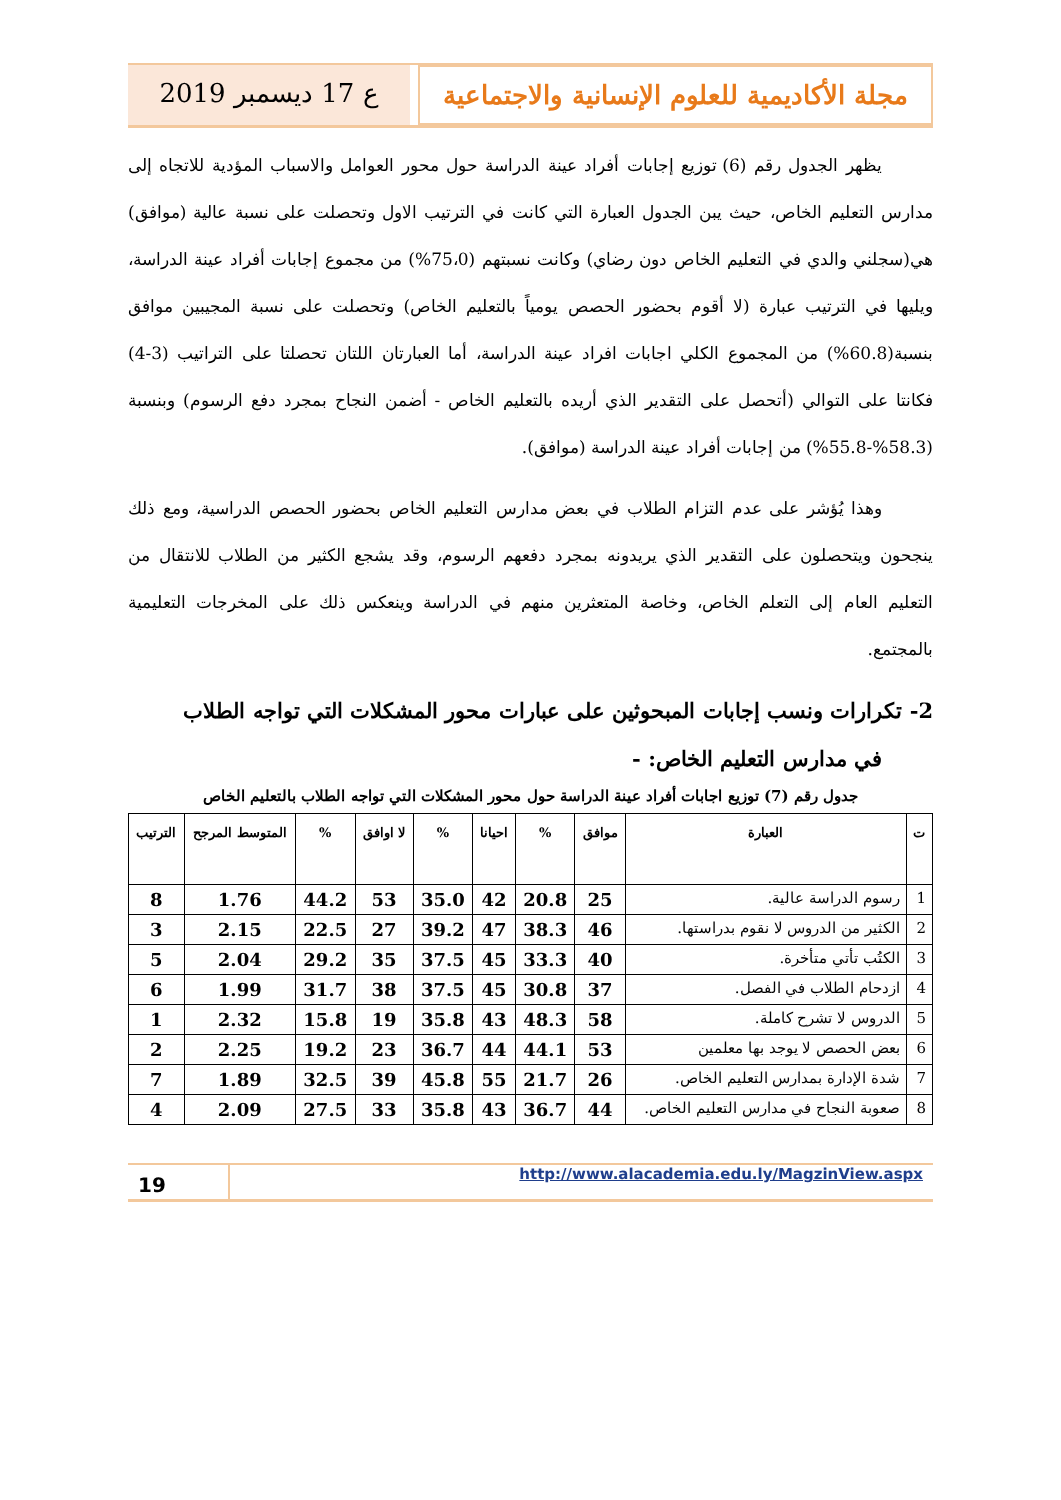مجلة الأكاديمية للعلوم الإنسانية والاجتماعية
ع 17 ديسمبر 2019
يظهر الجدول رقم (6) توزيع إجابات أفراد عينة الدراسة حول محور العوامل والاسباب المؤدية للاتجاه إلى مدارس التعليم الخاص، حيث يبن الجدول العبارة التي كانت في الترتيب الاول وتحصلت على نسبة عالية (موافق) هي(سجلني والدي في التعليم الخاص دون رضاي) وكانت نسبتهم (75،0%) من مجموع إجابات أفراد عينة الدراسة، ويليها في الترتيب عبارة (لا أقوم بحضور الحصص يومياً بالتعليم الخاص) وتحصلت على نسبة المجيبين موافق بنسبة(60.8%) من المجموع الكلي اجابات افراد عينة الدراسة، أما العبارتان اللتان تحصلتا على التراتيب (3-4) فكانتا على التوالي (أتحصل على التقدير الذي أريده بالتعليم الخاص - أضمن النجاح بمجرد دفع الرسوم) وبنسبة (58.3%-55.8%) من إجابات أفراد عينة الدراسة (موافق).
وهذا يُؤشر على عدم التزام الطلاب في بعض مدارس التعليم الخاص بحضور الحصص الدراسية، ومع ذلك ينجحون ويتحصلون على التقدير الذي يريدونه بمجرد دفعهم الرسوم، وقد يشجع الكثير من الطلاب للانتقال من التعليم العام إلى التعلم الخاص، وخاصة المتعثرين منهم في الدراسة وينعكس ذلك على المخرجات التعليمية بالمجتمع.
2- تكرارات ونسب إجابات المبحوثين على عبارات محور المشكلات التي تواجه الطلاب
في مدارس التعليم الخاص: -
جدول رقم (7) توزيع اجابات أفراد عينة الدراسة حول محور المشكلات التي تواجه الطلاب بالتعليم الخاص
| ت | العبارة | موافق | % | احيانا | % | لا اوافق | % | المتوسط المرجح | الترتيب |
| --- | --- | --- | --- | --- | --- | --- | --- | --- | --- |
| 1 | رسوم الدراسة عالية. | 25 | 20.8 | 42 | 35.0 | 53 | 44.2 | 1.76 | 8 |
| 2 | الكثير من الدروس لا نقوم بدراستها. | 46 | 38.3 | 47 | 39.2 | 27 | 22.5 | 2.15 | 3 |
| 3 | الكتُب تأتي متأخرة. | 40 | 33.3 | 45 | 37.5 | 35 | 29.2 | 2.04 | 5 |
| 4 | ازدحام الطلاب في الفصل. | 37 | 30.8 | 45 | 37.5 | 38 | 31.7 | 1.99 | 6 |
| 5 | الدروس لا تشرح كاملة. | 58 | 48.3 | 43 | 35.8 | 19 | 15.8 | 2.32 | 1 |
| 6 | بعض الحصص لا يوجد بها معلمين | 53 | 44.1 | 44 | 36.7 | 23 | 19.2 | 2.25 | 2 |
| 7 | شدة الإدارة بمدارس التعليم الخاص. | 26 | 21.7 | 55 | 45.8 | 39 | 32.5 | 1.89 | 7 |
| 8 | صعوبة النجاح في مدارس التعليم الخاص. | 44 | 36.7 | 43 | 35.8 | 33 | 27.5 | 2.09 | 4 |
19
http://www.alacademia.edu.ly/MagzinView.aspx